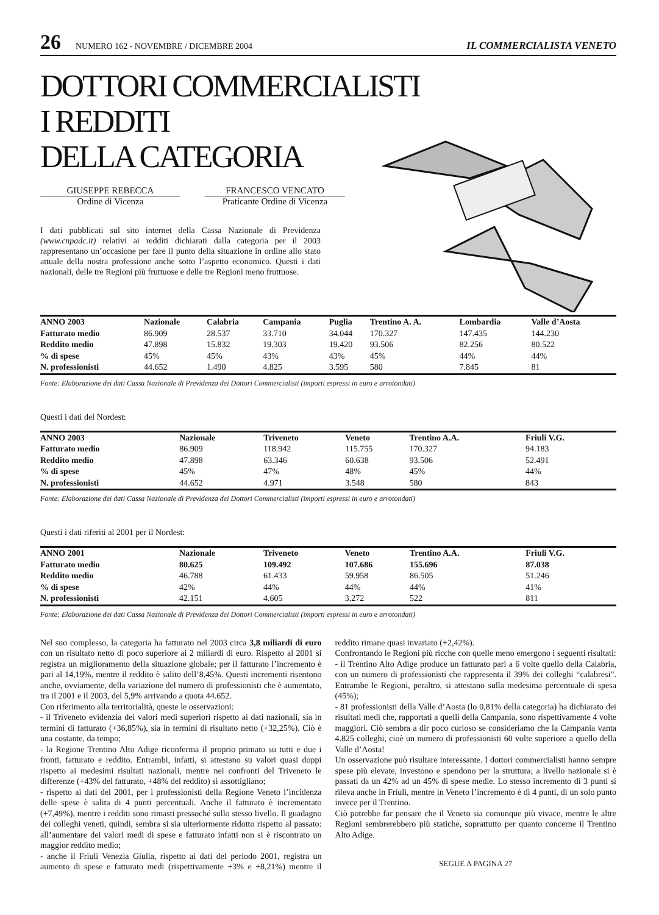26 NUMERO 162 - NOVEMBRE / DICEMBRE 2004 IL COMMERCIALISTA VENETO
DOTTORI COMMERCIALISTI
I REDDITI
DELLA CATEGORIA
GIUSEPPE REBECCA
Ordine di Vicenza
FRANCESCO VENCATO
Praticante Ordine di Vicenza
I dati pubblicati sul sito internet della Cassa Nazionale di Previdenza (www.cnpadc.it) relativi ai redditi dichiarati dalla categoria per il 2003 rappresentano un’occasione per fare il punto della situazione in ordine allo stato attuale della nostra professione anche sotto l’aspetto economico. Questi i dati nazionali, delle tre Regioni più fruttuose e delle tre Regioni meno fruttuose.
| ANNO 2003 | Nazionale | Calabria | Campania | Puglia | Trentino A. A. | Lombardia | Valle d’Aosta |
| --- | --- | --- | --- | --- | --- | --- | --- |
| Fatturato medio | 86.909 | 28.537 | 33.710 | 34.044 | 170.327 | 147.435 | 144.230 |
| Reddito medio | 47.898 | 15.832 | 19.303 | 19.420 | 93.506 | 82.256 | 80.522 |
| % di spese | 45% | 45% | 43% | 43% | 45% | 44% | 44% |
| N. professionisti | 44.652 | 1.490 | 4.825 | 3.595 | 580 | 7.845 | 81 |
Fonte: Elaborazione dei dati Cassa Nazionale di Previdenza dei Dottori Commercialisti (importi espressi in euro e arrotondati)
Questi i dati del Nordest:
| ANNO 2003 | Nazionale | Triveneto | Veneto | Trentino A.A. | Friuli V.G. |
| --- | --- | --- | --- | --- | --- |
| Fatturato medio | 86.909 | 118.942 | 115.755 | 170.327 | 94.183 |
| Reddito medio | 47.898 | 63.346 | 60.638 | 93.506 | 52.491 |
| % di spese | 45% | 47% | 48% | 45% | 44% |
| N. professionisti | 44.652 | 4.971 | 3.548 | 580 | 843 |
Fonte: Elaborazione dei dati Cassa Nazionale di Previdenza dei Dottori Commercialisti (importi espressi in euro e arrotondati)
Questi i dati riferiti al 2001 per il Nordest:
| ANNO 2001 | Nazionale | Triveneto | Veneto | Trentino A.A. | Friuli V.G. |
| --- | --- | --- | --- | --- | --- |
| Fatturato medio | 80.625 | 109.492 | 107.686 | 155.696 | 87.038 |
| Reddito medio | 46.788 | 61.433 | 59.958 | 86.505 | 51.246 |
| % di spese | 42% | 44% | 44% | 44% | 41% |
| N. professionisti | 42.151 | 4.605 | 3.272 | 522 | 811 |
Fonte: Elaborazione dei dati Cassa Nazionale di Previdenza dei Dottori Commercialisti (importi espressi in euro e arrotondati)
Nel suo complesso, la categoria ha fatturato nel 2003 circa 3,8 miliardi di euro con un risultato netto di poco superiore ai 2 miliardi di euro. Rispetto al 2001 si registra un miglioramento della situazione globale; per il fatturato l’incremento è pari al 14,19%, mentre il reddito è salito dell’8,45%. Questi incrementi risentono anche, ovviamente, della variazione del numero di professionisti che è aumentato, tra il 2001 e il 2003, del 5,9% arrivando a quota 44.652.
Con riferimento alla territorialità, queste le osservazioni:
- il Triveneto evidenzia dei valori medi superiori rispetto ai dati nazionali, sia in termini di fatturato (+36,85%), sia in termini di risultato netto (+32,25%). Ciò è una costante, da tempo;
- la Regione Trentino Alto Adige riconferma il proprio primato su tutti e due i fronti, fatturato e reddito. Entrambi, infatti, si attestano su valori quasi doppi rispetto ai medesimi risultati nazionali, mentre nei confronti del Triveneto le differenze (+43% del fatturato, +48% del reddito) si assottigliano;
- rispetto ai dati del 2001, per i professionisti della Regione Veneto l’incidenza delle spese è salita di 4 punti percentuali. Anche il fatturato è incrementato (+7,49%), mentre i redditi sono rimasti pressoché sullo stesso livello. Il guadagno dei colleghi veneti, quindi, sembra si sia ulteriormente ridotto rispetto al passato: all’aumentare dei valori medi di spese e fatturato infatti non si è riscontrato un maggior reddito medio;
- anche il Friuli Venezia Giulia, rispetto ai dati del periodo 2001, registra un aumento di spese e fatturato medi (rispettivamente +3% e +8,21%) mentre il reddito rimane quasi invariato (+2,42%).
Confrontando le Regioni più ricche con quelle meno emergono i seguenti risultati:
- il Trentino Alto Adige produce un fatturato pari a 6 volte quello della Calabria, con un numero di professionisti che rappresenta il 39% dei colleghi “calabresi”. Entrambe le Regioni, peraltro, si attestano sulla medesima percentuale di spesa (45%);
- 81 professionisti della Valle d’Aosta (lo 0,81% della categoria) ha dichiarato dei risultati medi che, rapportati a quelli della Campania, sono rispettivamente 4 volte maggiori. Ciò sembra a dir poco curioso se consideriamo che la Campania vanta 4.825 colleghi, cioè un numero di professionisti 60 volte superiore a quello della Valle d’Aosta!
Un osservazione può risultare interessante. I dottori commercialisti hanno sempre spese più elevate, investono e spendono per la struttura; a livello nazionale si è passati da un 42% ad un 45% di spese medie. Lo stesso incremento di 3 punti si rileva anche in Friuli, mentre in Veneto l’incremento è di 4 punti, di un solo punto invece per il Trentino.
Ciò potrebbe far pensare che il Veneto sia comunque più vivace, mentre le altre Regioni sembrerebbero più statiche, soprattutto per quanto concerne il Trentino Alto Adige.
SEGUE A PAGINA 27